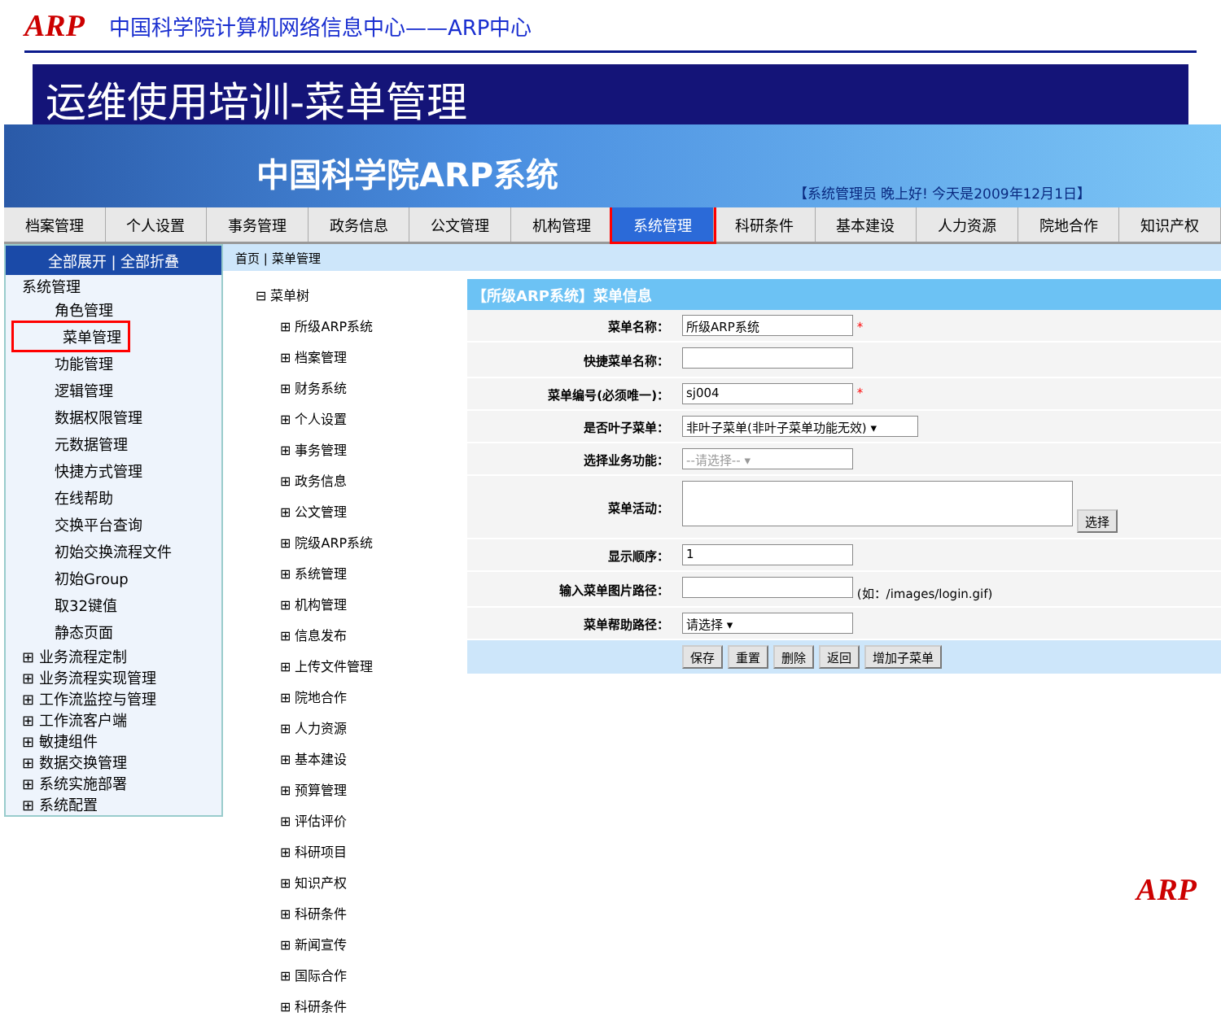ARP 中国科学院计算机网络信息中心——ARP中心
运维使用培训-菜单管理
中国科学院ARP系统
【系统管理员 晚上好! 今天是2009年12月1日】
档案管理 个人设置 事务管理 政务信息 公文管理 机构管理 系统管理 科研条件 基本建设 人力资源 院地合作 知识产权
全部展开 | 全部折叠
系统管理
角色管理
菜单管理
功能管理
逻辑管理
数据权限管理
元数据管理
快捷方式管理
在线帮助
交换平台查询
初始交换流程文件
初始Group
取32键值
静态页面
⊞ 业务流程定制
⊞ 业务流程实现管理
⊞ 工作流监控与管理
⊞ 工作流客户端
⊞ 敏捷组件
⊞ 数据交换管理
⊞ 系统实施部署
⊞ 系统配置
首页 | 菜单管理
⊟ 菜单树
⊞ 所级ARP系统
⊞ 档案管理
⊞ 财务系统
⊞ 个人设置
⊞ 事务管理
⊞ 政务信息
⊞ 公文管理
⊞ 院级ARP系统
⊞ 系统管理
⊞ 机构管理
⊞ 信息发布
⊞ 上传文件管理
⊞ 院地合作
⊞ 人力资源
⊞ 基本建设
⊞ 预算管理
⊞ 评估评价
⊞ 科研项目
⊞ 知识产权
⊞ 科研条件
⊞ 新闻宣传
⊞ 国际合作
⊞ 科研条件
| 【所级ARP系统】菜单信息 | |
| --- | --- |
| 菜单名称： | 所级ARP系统 * |
| 快捷菜单名称： | |
| 菜单编号(必须唯一)： | sj004 * |
| 是否叶子菜单： | 非叶子菜单(非叶子菜单功能无效) ▾ |
| 选择业务功能： | --请选择-- ▾ |
| 菜单活动： | 选择 |
| 显示顺序： | 1 |
| 输入菜单图片路径： | (如：/images/login.gif) |
| 菜单帮助路径： | 请选择 ▾ |
| | 保存 重置 删除 返回 增加子菜单 |
ARP